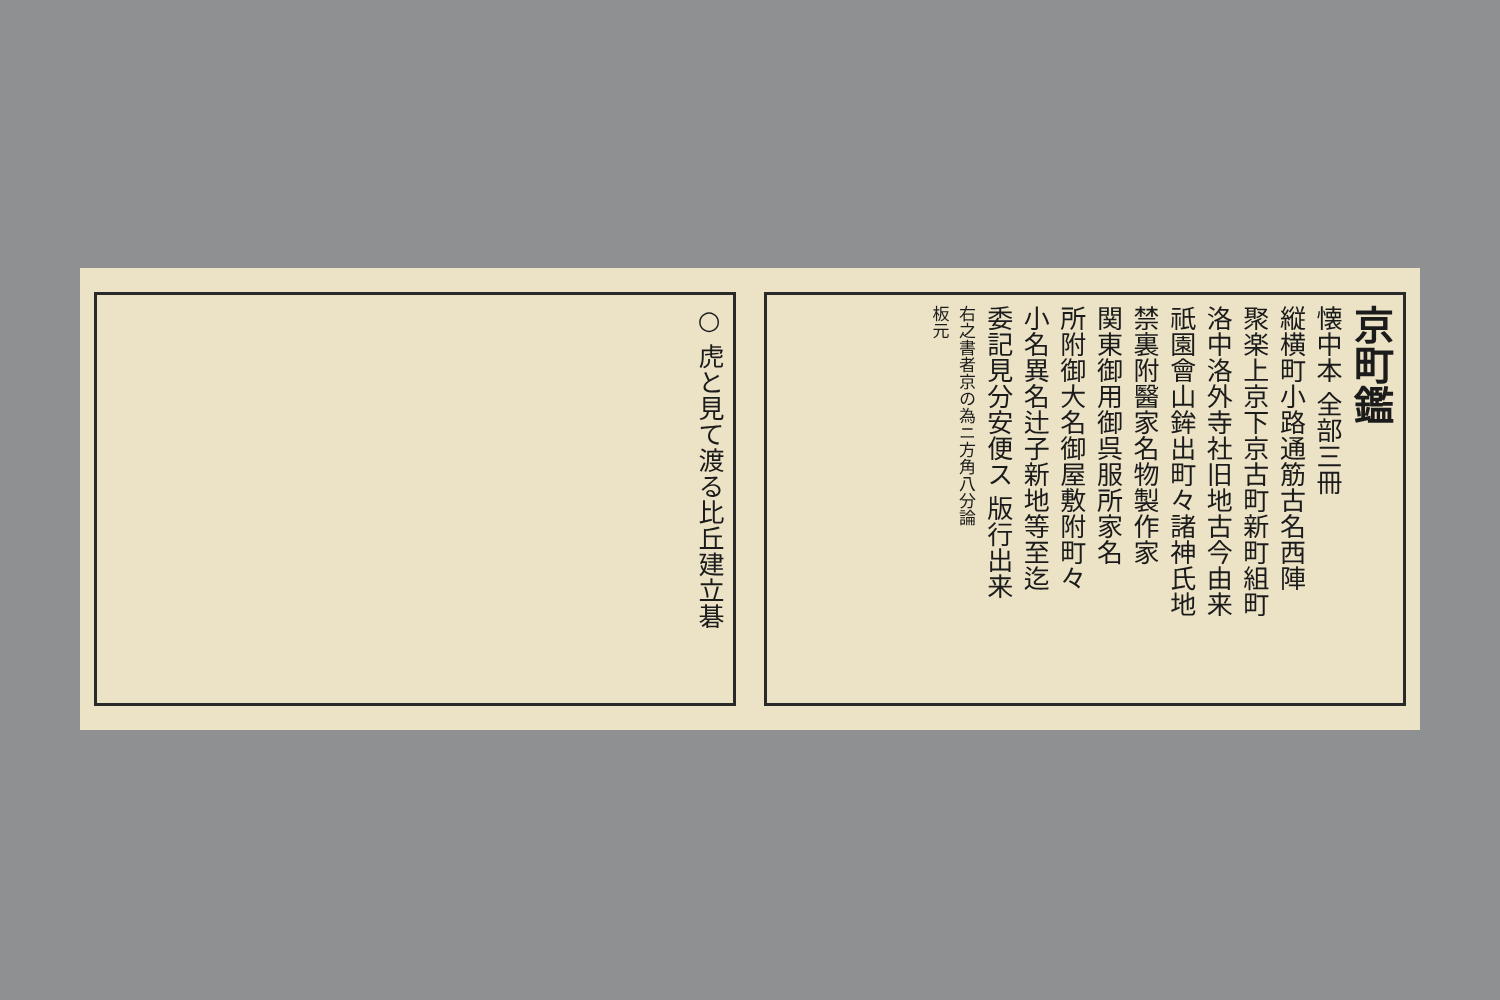○ 虎と見て渡る比丘建立碁
京町鑑
懐中本 全部三冊
縦横町小路通筋古名西陣
聚楽上京下京古町新町組町
洛中洛外寺社旧地古今由来
祇園會山鉾出町々諸神氏地
禁裏附醫家名物製作家
関東御用御呉服所家名
所附御大名御屋敷附町々
小名異名辻子新地等至迄
委記見分安便ス 版行出来
右之書者京の為ニ方角八分論
板元